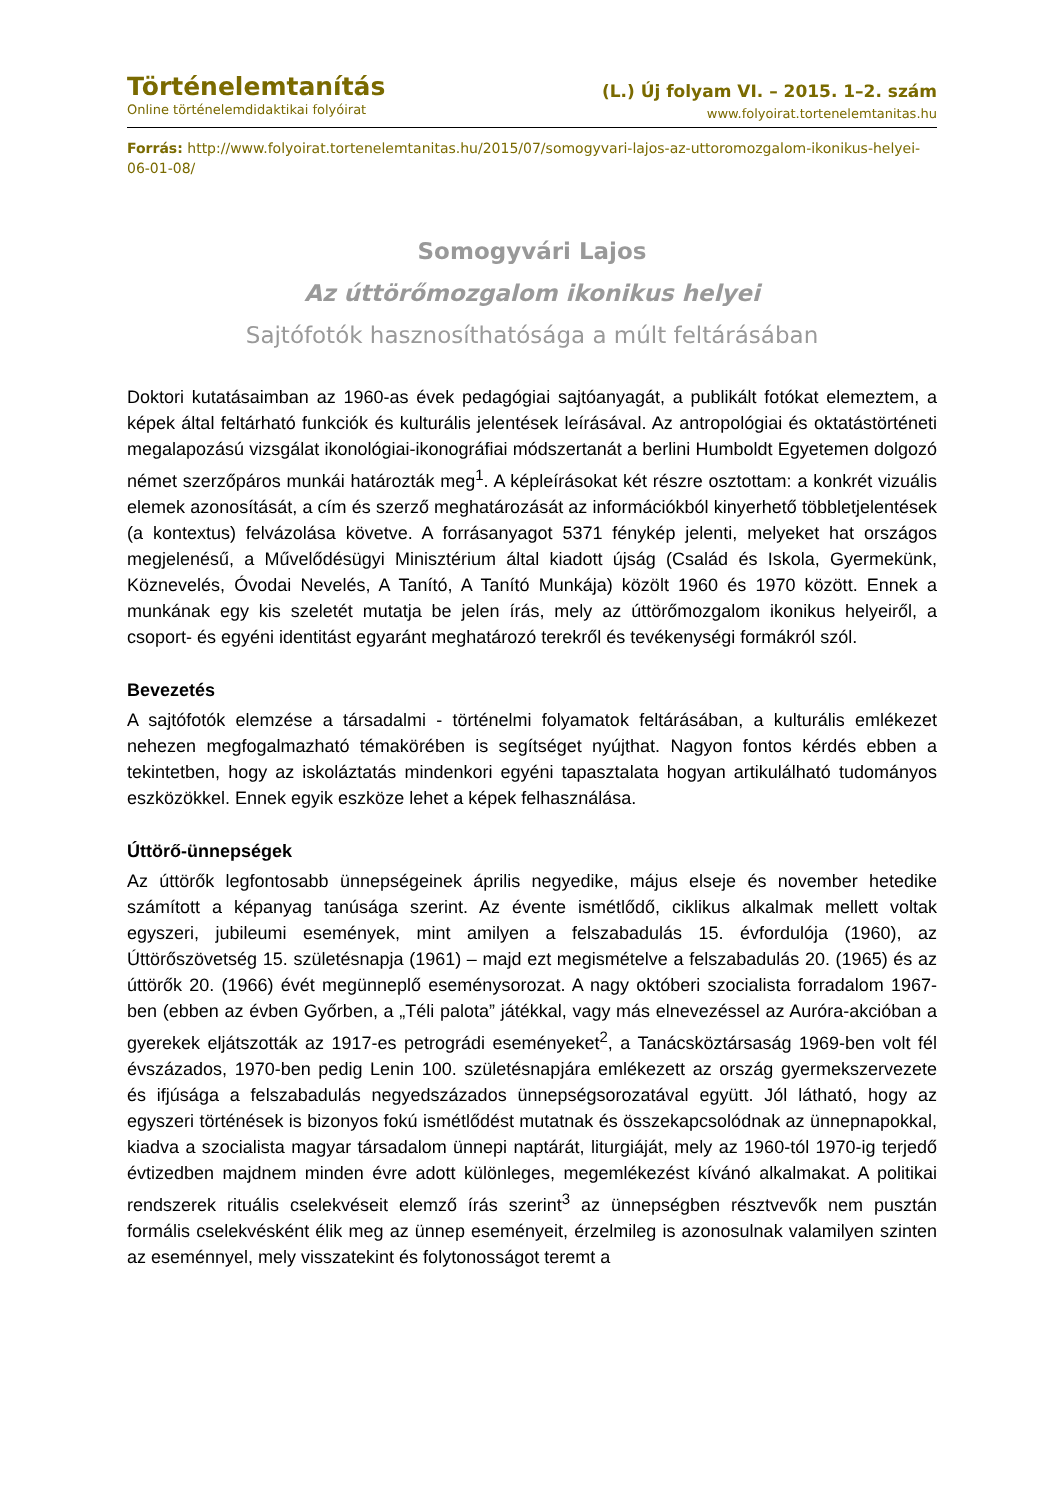Történelemtanítás
Online történelemdidaktikai folyóirat
(L.) Új folyam VI. – 2015. 1–2. szám
www.folyoirat.tortenelemtanitas.hu
Forrás: http://www.folyoirat.tortenelemtanitas.hu/2015/07/somogyvari-lajos-az-uttoromozgalom-ikonikus-helyei-06-01-08/
Somogyvári Lajos
Az úttörőmozgalom ikonikus helyei
Sajtófotók hasznosíthatósága a múlt feltárásában
Doktori kutatásaimban az 1960-as évek pedagógiai sajtóanyagát, a publikált fotókat elemeztem, a képek által feltárható funkciók és kulturális jelentések leírásával. Az antropológiai és oktatástörténeti megalapozású vizsgálat ikonológiai-ikonográfiai módszertanát a berlini Humboldt Egyetemen dolgozó német szerzőpáros munkái határozták meg<sup>1</sup>. A képleírásokat két részre osztottam: a konkrét vizuális elemek azonosítását, a cím és szerző meghatározását az információkból kinyerhető többletjelentések (a kontextus) felvázolása követve. A forrásanyagot 5371 fénykép jelenti, melyeket hat országos megjelenésű, a Művelődésügyi Minisztérium által kiadott újság (Család és Iskola, Gyermekünk, Köznevelés, Óvodai Nevelés, A Tanító, A Tanító Munkája) közölt 1960 és 1970 között. Ennek a munkának egy kis szeletét mutatja be jelen írás, mely az úttörőmozgalom ikonikus helyeiről, a csoport- és egyéni identitást egyaránt meghatározó terekről és tevékenységi formákról szól.
Bevezetés
A sajtófotók elemzése a társadalmi - történelmi folyamatok feltárásában, a kulturális emlékezet nehezen megfogalmazható témakörében is segítséget nyújthat. Nagyon fontos kérdés ebben a tekintetben, hogy az iskoláztatás mindenkori egyéni tapasztalata hogyan artikulálható tudományos eszközökkel. Ennek egyik eszköze lehet a képek felhasználása.
Úttörő-ünnepségek
Az úttörők legfontosabb ünnepségeinek április negyedike, május elseje és november hetedike számított a képanyag tanúsága szerint. Az évente ismétlődő, ciklikus alkalmak mellett voltak egyszeri, jubileumi események, mint amilyen a felszabadulás 15. évfordulója (1960), az Úttörőszövetség 15. születésnapja (1961) – majd ezt megismételve a felszabadulás 20. (1965) és az úttörők 20. (1966) évét megünneplő eseménysorozat. A nagy októberi szocialista forradalom 1967-ben (ebben az évben Győrben, a „Téli palota” játékkal, vagy más elnevezéssel az Auróra-akcióban a gyerekek eljátszották az 1917-es petrográdi eseményeket<sup>2</sup>, a Tanácsköztársaság 1969-ben volt fél évszázados, 1970-ben pedig Lenin 100. születésnapjára emlékezett az ország gyermekszervezete és ifjúsága a felszabadulás negyedszázados ünnepségsorozatával együtt. Jól látható, hogy az egyszeri történések is bizonyos fokú ismétlődést mutatnak és összekapcsolódnak az ünnepnapokkal, kiadva a szocialista magyar társadalom ünnepi naptárát, liturgiáját, mely az 1960-tól 1970-ig terjedő évtizedben majdnem minden évre adott különleges, megemlékezést kívánó alkalmakat. A politikai rendszerek rituális cselekvéseit elemző írás szerint<sup>3</sup> az ünnepségben résztvevők nem pusztán formális cselekvésként élik meg az ünnep eseményeit, érzelmileg is azonosulnak valamilyen szinten az eseménnyel, mely visszatekint és folytonosságot teremt a